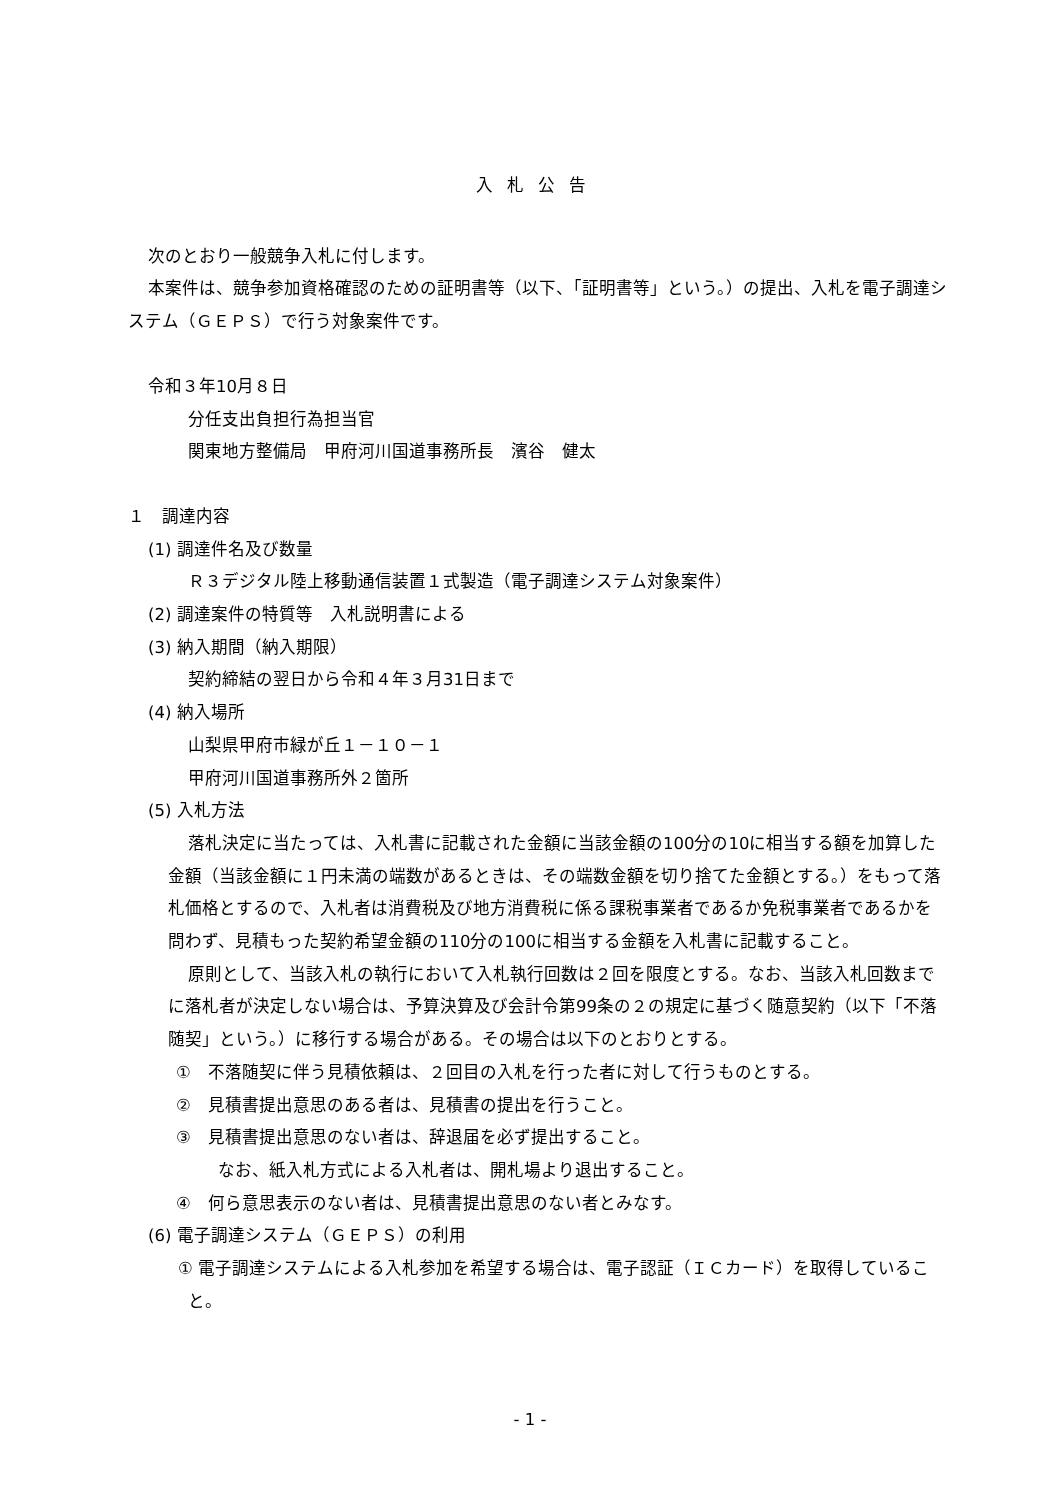入札公告
次のとおり一般競争入札に付します。
本案件は、競争参加資格確認のための証明書等（以下、「証明書等」という。）の提出、入札を電子調達システム（ＧＥＰＳ）で行う対象案件です。
令和３年10月８日
分任支出負担行為担当官
関東地方整備局　甲府河川国道事務所長　濱谷　健太
１　調達内容
(1) 調達件名及び数量
Ｒ３デジタル陸上移動通信装置１式製造（電子調達システム対象案件）
(2) 調達案件の特質等　入札説明書による
(3) 納入期間（納入期限）
契約締結の翌日から令和４年３月31日まで
(4) 納入場所
山梨県甲府市緑が丘１－１０－１
甲府河川国道事務所外２箇所
(5) 入札方法
落札決定に当たっては、入札書に記載された金額に当該金額の100分の10に相当する額を加算した金額（当該金額に１円未満の端数があるときは、その端数金額を切り捨てた金額とする。）をもって落札価格とするので、入札者は消費税及び地方消費税に係る課税事業者であるか免税事業者であるかを問わず、見積もった契約希望金額の110分の100に相当する金額を入札書に記載すること。
原則として、当該入札の執行において入札執行回数は２回を限度とする。なお、当該入札回数までに落札者が決定しない場合は、予算決算及び会計令第99条の２の規定に基づく随意契約（以下「不落随契」という。）に移行する場合がある。その場合は以下のとおりとする。
①　不落随契に伴う見積依頼は、２回目の入札を行った者に対して行うものとする。
②　見積書提出意思のある者は、見積書の提出を行うこと。
③　見積書提出意思のない者は、辞退届を必ず提出すること。
なお、紙入札方式による入札者は、開札場より退出すること。
④　何ら意思表示のない者は、見積書提出意思のない者とみなす。
(6) 電子調達システム（ＧＥＰＳ）の利用
① 電子調達システムによる入札参加を希望する場合は、電子認証（ＩＣカード）を取得していること。
- 1 -